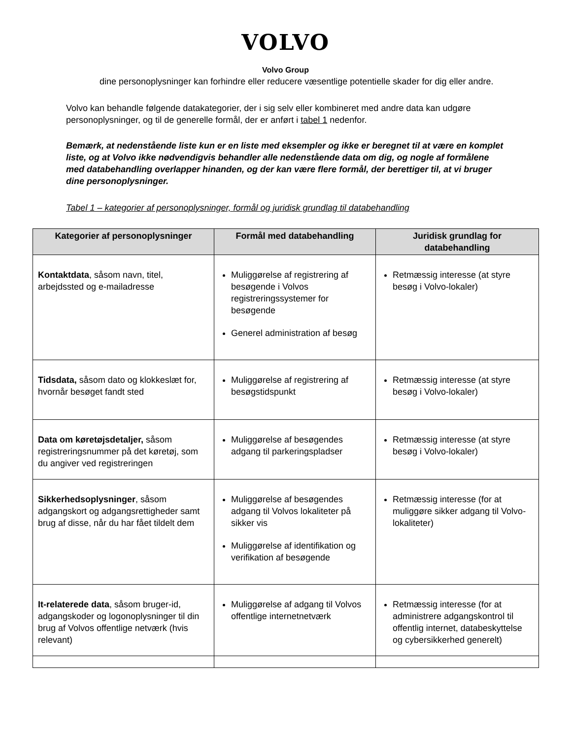VOLVO
Volvo Group
dine personoplysninger kan forhindre eller reducere væsentlige potentielle skader for dig eller andre.
Volvo kan behandle følgende datakategorier, der i sig selv eller kombineret med andre data kan udgøre personoplysninger, og til de generelle formål, der er anført i tabel 1 nedenfor.
Bemærk, at nedenstående liste kun er en liste med eksempler og ikke er beregnet til at være en komplet liste, og at Volvo ikke nødvendigvis behandler alle nedenstående data om dig, og nogle af formålene med databehandling overlapper hinanden, og der kan være flere formål, der berettiger til, at vi bruger dine personoplysninger.
Tabel 1 – kategorier af personoplysninger, formål og juridisk grundlag til databehandling
| Kategorier af personoplysninger | Formål med databehandling | Juridisk grundlag for databehandling |
| --- | --- | --- |
| Kontaktdata , såsom navn, titel, arbejdssted og e-mailadresse | Muliggørelse af registrering af besøgende i Volvos registreringssystemer for besøgende Generel administration af besøg | Retmæssig interesse (at styre besøg i Volvo-lokaler) |
| Tidsdata, såsom dato og klokkeslæt for, hvornår besøget fandt sted | Muliggørelse af registrering af besøgstidspunkt | Retmæssig interesse (at styre besøg i Volvo-lokaler) |
| Data om køretøjsdetaljer, såsom registreringsnummer på det køretøj, som du angiver ved registreringen | Muliggørelse af besøgendes adgang til parkeringspladser | Retmæssig interesse (at styre besøg i Volvo-lokaler) |
| Sikkerhedsoplysninger , såsom adgangskort og adgangsrettigheder samt brug af disse, når du har fået tildelt dem | Muliggørelse af besøgendes adgang til Volvos lokaliteter på sikker vis Muliggørelse af identifikation og verifikation af besøgende | Retmæssig interesse (for at muliggøre sikker adgang til Volvo-lokaliteter) |
| It-relaterede data , såsom bruger-id, adgangskoder og logonoplysninger til din brug af Volvos offentlige netværk (hvis relevant) | Muliggørelse af adgang til Volvos offentlige internetnetværk | Retmæssig interesse (for at administrere adgangskontrol til offentlig internet, databeskyttelse og cybersikkerhed generelt) |